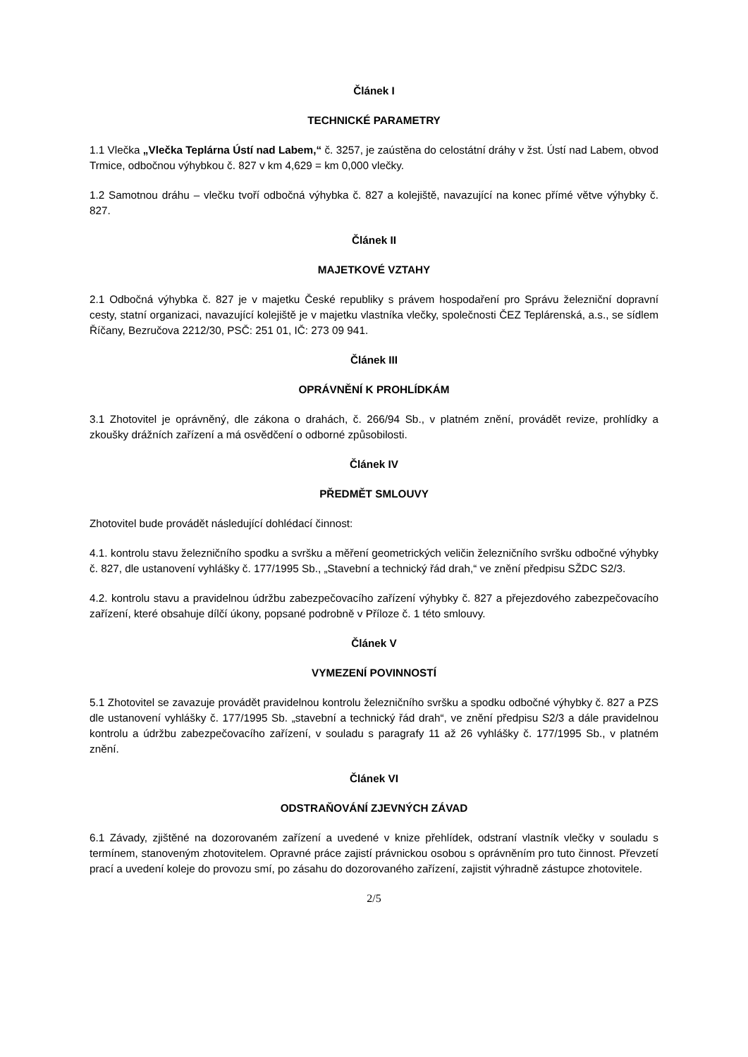Článek I
TECHNICKÉ PARAMETRY
1.1 Vlečka „Vlečka Teplárna Ústí nad Labem,“ č. 3257, je zaústěna do celostátní dráhy v žst. Ústí nad Labem, obvod Trmice, odbočnou výhybkou č. 827 v km 4,629 = km 0,000 vlečky.
1.2 Samotnou dráhu – vlečku tvoří odbočná výhybka č. 827 a kolejiště, navazující na konec přímé větve výhybky č. 827.
Článek II
MAJETKOVÉ VZTAHY
2.1 Odbočná výhybka č. 827 je v majetku České republiky s právem hospodaření pro Správu železniční dopravní cesty, statní organizaci, navazující kolejiště je v majetku vlastníka vlečky, společnosti ČEZ Teplárenská, a.s., se sídlem Říčany, Bezručova 2212/30, PSČ: 251 01, IČ: 273 09 941.
Článek III
OPRÁVNĚNÍ K PROHLÍDKÁM
3.1 Zhotovitel je oprávněný, dle zákona o drahách, č. 266/94 Sb., v platném znění, provádět revize, prohlídky a zkoušky drážních zařízení a má osvědčení o odborné způsobilosti.
Článek IV
PŘEDMĚT SMLOUVY
Zhotovitel bude provádět následující dohlédací činnost:
4.1. kontrolu stavu železničního spodku a svršku a měření geometrických veličin železničního svršku odbočné výhybky č. 827, dle ustanovení vyhlášky č. 177/1995 Sb., „Stavební a technický řád drah,“ ve znění předpisu SŽDC S2/3.
4.2. kontrolu stavu a pravidelnou údržbu zabezpečovacího zařízení výhybky č. 827 a přejezdového zabezpečovacího zařízení, které obsahuje dílčí úkony, popsané podrobně v Příloze č. 1 této smlouvy.
Článek V
VYMEZENÍ POVINNOSTÍ
5.1 Zhotovitel se zavazuje provádět pravidelnou kontrolu železničního svršku a spodku odbočné výhybky č. 827 a PZS dle ustanovení vyhlášky č. 177/1995 Sb. „stavební a technický řád drah“, ve znění předpisu S2/3 a dále pravidelnou kontrolu a údržbu zabezpečovacího zařízení, v souladu s paragrafy 11 až 26 vyhlášky č. 177/1995 Sb., v platném znění.
Článek VI
ODSTRAŇOVÁNÍ ZJEVNÝCH ZÁVAD
6.1 Závady, zjištěné na dozorovaném zařízení a uvedené v knize přehlídek, odstraní vlastník vlečky v souladu s termínem, stanoveným zhotovitelem. Opravné práce zajistí právnickou osobou s oprávněním pro tuto činnost. Převzetí prací a uvedení koleje do provozu smí, po zásahu do dozorovaného zařízení, zajistit výhradně zástupce zhotovitele.
2/5